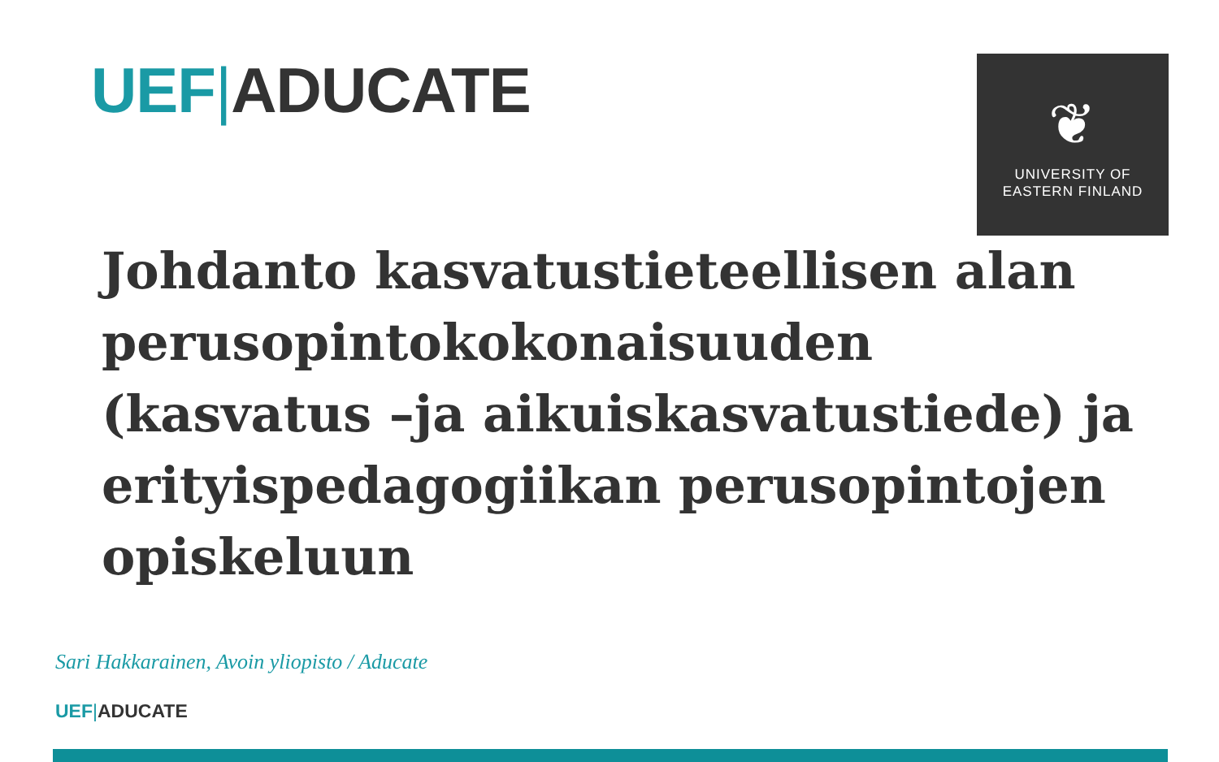UEF|ADUCATE
❦
UNIVERSITY OF
EASTERN FINLAND
Johdanto kasvatustieteellisen alan perusopintokokonaisuuden (kasvatus –ja aikuiskasvatustiede) ja erityispedagogiikan perusopintojen opiskeluun
Sari Hakkarainen, Avoin yliopisto / Aducate
UEF|ADUCATE